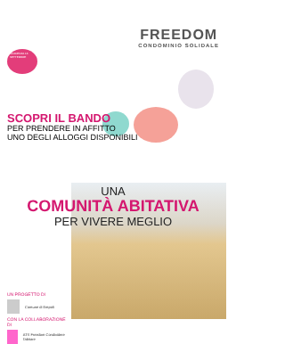FREEDOM
CONDOMINIO SOLIDALE
SCADENZA 16 SETTEMBRE
SCOPRI IL BANDO
PER PRENDERE IN AFFITTO
UNO DEGLI ALLOGGI DISPONIBILI
UNA
COMUNITÀ ABITATIVA
PER VIVERE MEGLIO
UN PROGETTO DI
Comune di Empoli
CON LA COLLABORAZIONE DI
ATS Freedom Condividere l'abitare